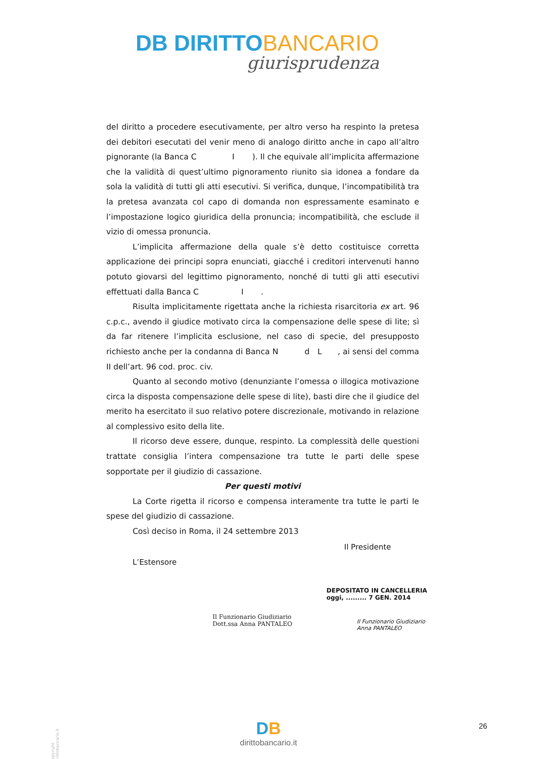DB DIRITTO BANCARIO
giurisprudenza
del diritto a procedere esecutivamente, per altro verso ha respinto la pretesa dei debitori esecutati del venir meno di analogo diritto anche in capo all’altro pignorante (la Banca C I ). Il che equivale all’implicita affermazione che la validità di quest’ultimo pignoramento riunito sia idonea a fondare da sola la validità di tutti gli atti esecutivi. Si verifica, dunque, l’incompatibilità tra la pretesa avanzata col capo di domanda non espressamente esaminato e l’impostazione logico giuridica della pronuncia; incompatibilità, che esclude il vizio di omessa pronuncia.
L’implicita affermazione della quale s’è detto costituisce corretta applicazione dei principi sopra enunciati, giacché i creditori intervenuti hanno potuto giovarsi del legittimo pignoramento, nonché di tutti gli atti esecutivi effettuati dalla Banca C I .
Risulta implicitamente rigettata anche la richiesta risarcitoria ex art. 96 c.p.c., avendo il giudice motivato circa la compensazione delle spese di lite; sì da far ritenere l’implicita esclusione, nel caso di specie, del presupposto richiesto anche per la condanna di Banca N d L , ai sensi del comma II dell’art. 96 cod. proc. civ.
Quanto al secondo motivo (denunziante l’omessa o illogica motivazione circa la disposta compensazione delle spese di lite), basti dire che il giudice del merito ha esercitato il suo relativo potere discrezionale, motivando in relazione al complessivo esito della lite.
Il ricorso deve essere, dunque, respinto. La complessità delle questioni trattate consiglia l’intera compensazione tra tutte le parti delle spese sopportate per il giudizio di cassazione.
Per questi motivi
La Corte rigetta il ricorso e compensa interamente tra tutte le parti le spese del giudizio di cassazione.
Così deciso in Roma, il 24 settembre 2013
Il Presidente
L’Estensore
DEPOSITATO IN CANCELLERIA
oggi, ......... 7 GEN. 2014
Il Funzionario Giudiziario
Dott.ssa Anna PANTALEO
Il Funzionario Giudiziario
Anna PANTALEO
Copyright dirittobancario.it
DB
dirittobancario.it
26